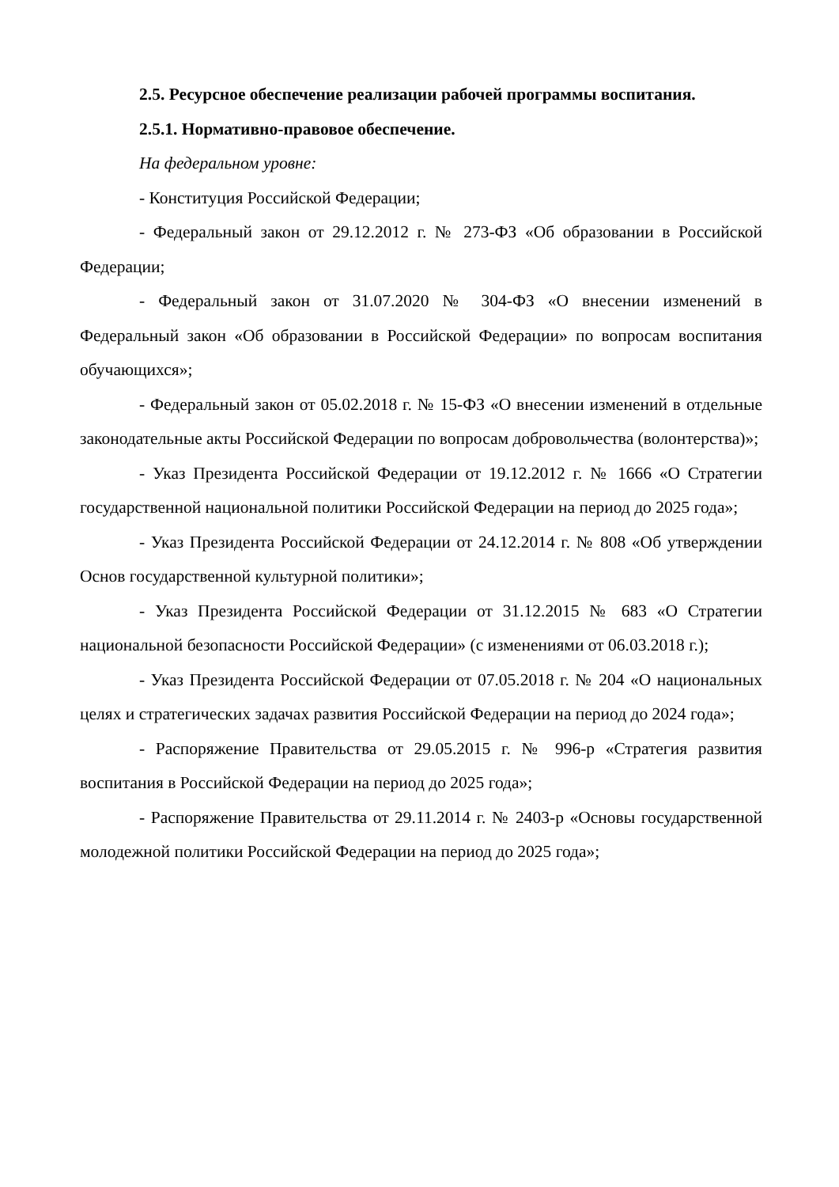2.5. Ресурсное обеспечение реализации рабочей программы воспитания.
2.5.1. Нормативно-правовое обеспечение.
На федеральном уровне:
- Конституция Российской Федерации;
- Федеральный закон от 29.12.2012 г. № 273-ФЗ «Об образовании в Российской Федерации;
- Федеральный закон от 31.07.2020 № 304-ФЗ «О внесении изменений в Федеральный закон «Об образовании в Российской Федерации» по вопросам воспитания обучающихся»;
- Федеральный закон от 05.02.2018 г. № 15-ФЗ «О внесении изменений в отдельные законодательные акты Российской Федерации по вопросам добровольчества (волонтерства)»;
- Указ Президента Российской Федерации от 19.12.2012 г. № 1666 «О Стратегии государственной национальной политики Российской Федерации на период до 2025 года»;
- Указ Президента Российской Федерации от 24.12.2014 г. № 808 «Об утверждении Основ государственной культурной политики»;
- Указ Президента Российской Федерации от 31.12.2015 № 683 «О Стратегии национальной безопасности Российской Федерации» (с изменениями от 06.03.2018 г.);
- Указ Президента Российской Федерации от 07.05.2018 г. № 204 «О национальных целях и стратегических задачах развития Российской Федерации на период до 2024 года»;
- Распоряжение Правительства от 29.05.2015 г. № 996-р «Стратегия развития воспитания в Российской Федерации на период до 2025 года»;
- Распоряжение Правительства от 29.11.2014 г. № 2403-р «Основы государственной молодежной политики Российской Федерации на период до 2025 года»;